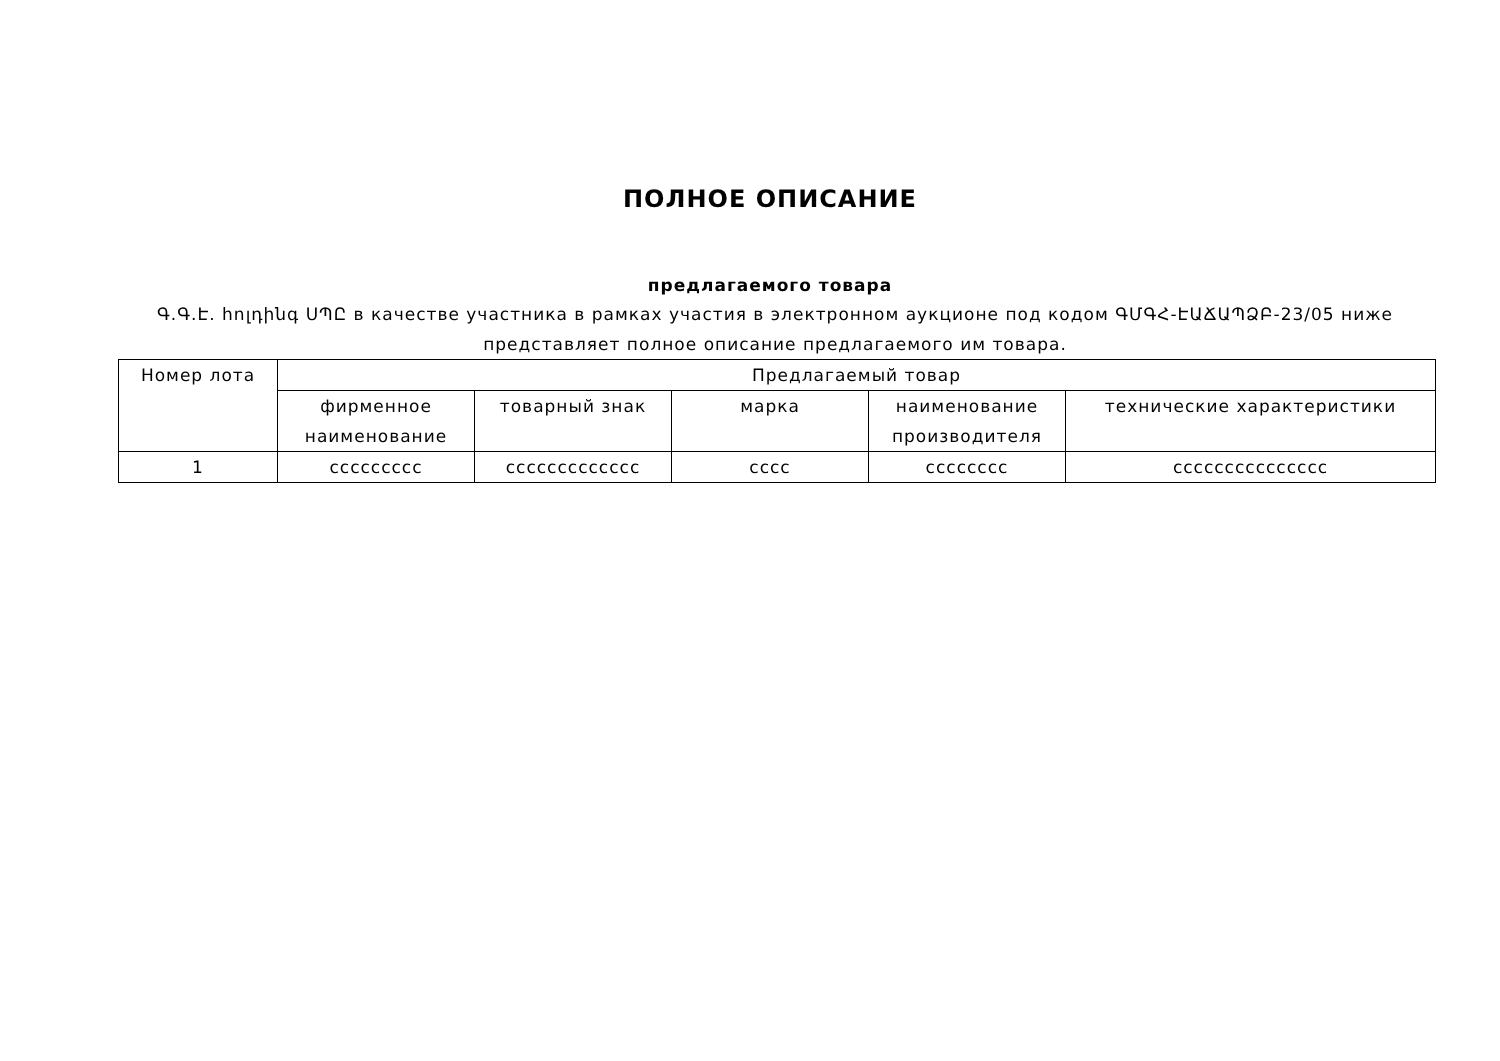ПОЛНОЕ ОПИСАНИЕ
предлагаемого товара
Գ.Գ.Է. հոլդինգ ՍՊԸ в качестве участника в рамках участия в электронном аукционе под кодом ԳՄԳՀ-ԷԱՃԱՊՁԲ-23/05 ниже представляет полное описание предлагаемого им товара.
| Номер лота | Предлагаемый товар | | | | |
| --- | --- | --- | --- | --- | --- |
| | фирменное наименование | товарный знак | марка | наименование производителя | технические характеристики |
| 1 | ccccccccc | ccccccccccccc | cccc | cccccccc | ccccccccccccccc |